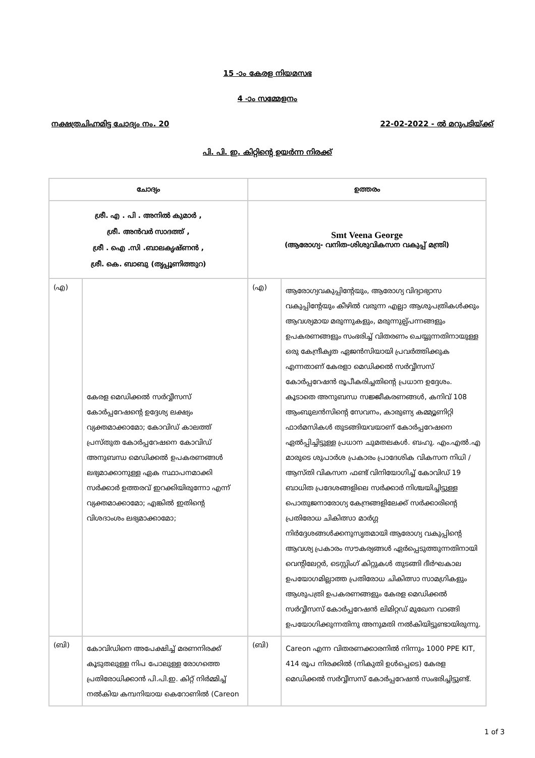15 -ാം കേരള നിയമസഭ
4 -ാം സമ്മേളനം
നക്ഷത്രചിഹ്നമിട്ട ചോദ്യം നം. 20 22-02-2022 - ൽ മറുപടിയ്ക്ക്
പി. പി. ഇ. കിറ്റിന്റെ ഉയർന്ന നിരക്ക്
| ചോദ്യം | | ഉത്തരം | |
| --- | --- | --- | --- |
| ശ്രീ. എ . പി . അനിൽ കുമാർ , ശ്രീ. അൻവർ സാദത്ത് , ശ്രീ . ഐ .സി .ബാലകൃഷ്ണൻ , ശ്രീ. കെ. ബാബു (തൃപ്പൂണിത്തുറ) | | Smt Veena George (ആരോഗ്യ- വനിത-ശിശുവികസന വകുപ്പ് മന്ത്രി) | |
| (എ) | കേരള മെഡിക്കൽ സർവ്വീസസ് കോർപ്പറേഷന്റെ ഉദ്ദേശ്യ ലക്ഷ്യം വ്യക്തമാക്കാമോ; കോവിഡ് കാലത്ത് പ്രസ്തുത കോർപ്പറേഷനെ കോവിഡ് അനുബന്ധ മെഡിക്കൽ ഉപകരണങ്ങൾ ലഭ്യമാക്കാനുള്ള ഏക സ്ഥാപനമാക്കി സർക്കാർ ഉത്തരവ് ഇറക്കിയിരുന്നോ എന്ന് വ്യക്തമാക്കാമോ; എങ്കിൽ ഇതിന്റെ വിശദാംശം ലഭ്യമാക്കാമോ; | (എ) | ആരോഗ്യവകുപ്പിന്റേയും, ആരോഗ്യ വിദ്യാഭ്യാസ വകുപ്പിന്റേയും കീഴിൽ വരുന്ന എല്ലാ ആശുപത്രികൾക്കും ആവശ്യമായ മരുന്നുകളും, മരുന്നുല്പ്പന്നങ്ങളും ഉപകരണങ്ങളും സംഭരിച്ച് വിതരണം ചെയ്യുന്നതിനായുള്ള ഒരു കേന്ദ്രീകൃത ഏജൻസിയായി പ്രവർത്തിക്കുക എന്നതാണ് കേരളാ മെഡിക്കൽ സർവ്വീസസ് കോർപ്പറേഷൻ രൂപീകരിച്ചതിന്റെ പ്രധാന ഉദ്ദേശം. കൂടാതെ അനുബന്ധ സജ്ജീകരണങ്ങൾ, കനിവ് 108 ആംബുലൻസിന്റെ സേവനം, കാരുണ്യ കമ്മ്യൂണിറ്റി ഫാർമസികൾ തുടങ്ങിയവയാണ് കോർപ്പറേഷനെ ഏൽപ്പിച്ചിട്ടുള്ള പ്രധാന ചുമതലകൾ. ബഹു. എം.എൽ.എ മാരുടെ ശുപാർശ പ്രകാരം പ്രാദേശിക വികസന നിധി / ആസ്തി വികസന ഫണ്ട് വിനിയോഗിച്ച് കോവിഡ് 19 ബാധിത പ്രദേശങ്ങളിലെ സർക്കാർ നിശ്ചയിച്ചിട്ടുള്ള പൊതുജനാരോഗ്യ കേന്ദ്രങ്ങളിലേക്ക് സർക്കാരിന്റെ പ്രതിരോധ ചികിത്സാ മാർഗ്ഗ നിർദ്ദേശങ്ങൾക്കനുസൃതമായി ആരോഗ്യ വകുപ്പിന്റെ ആവശ്യ പ്രകാരം സൗകര്യങ്ങൾ ഏർപ്പെടുത്തുന്നതിനായി വെന്റിലേറ്റർ, ടെസ്റ്റിംഗ് കിറ്റുകൾ തുടങ്ങി ദീർഘകാല ഉപയോഗമില്ലാത്ത പ്രതിരോധ ചികിത്സാ സാമഗ്രികളും ആശുപത്രി ഉപകരണങ്ങളും കേരള മെഡിക്കൽ സർവ്വീസസ് കോർപ്പറേഷൻ ലിമിറ്റഡ് മുഖേന വാങ്ങി ഉപയോഗിക്കുന്നതിനു അനുമതി നൽകിയിട്ടുണ്ടായിരുന്നു. |
| (ബി) | കോവിഡിനെ അപേക്ഷിച്ച് മരണനിരക്ക് കൂടുതലുള്ള നിപ പോലുള്ള രോഗത്തെ പ്രതിരോധിക്കാൻ പി.പി.ഇ. കിറ്റ് നിർമ്മിച്ച് നൽകിയ കമ്പനിയായ കെറോണിൽ (Careon | (ബി) | Careon എന്ന വിതരണക്കാരനിൽ നിന്നും 1000 PPE KIT, 414 രൂപ നിരക്കിൽ (നികുതി ഉൾപ്പെടെ) കേരള മെഡിക്കൽ സർവ്വീസസ് കോർപ്പറേഷൻ സംഭരിച്ചിട്ടുണ്ട്. |
1 of 3